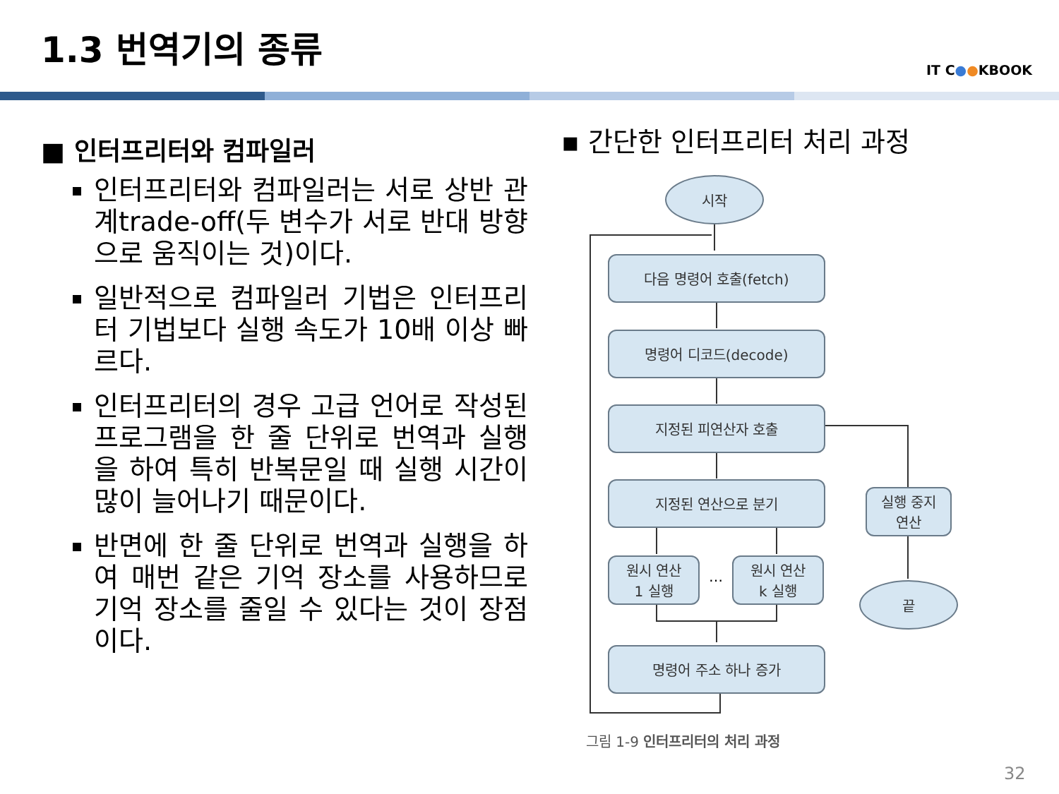1.3 번역기의 종류
IT C●●KBOOK
■ 인터프리터와 컴파일러
인터프리터와 컴파일러는 서로 상반 관계trade-off(두 변수가 서로 반대 방향으로 움직이는 것)이다.
일반적으로 컴파일러 기법은 인터프리터 기법보다 실행 속도가 10배 이상 빠르다.
인터프리터의 경우 고급 언어로 작성된 프로그램을 한 줄 단위로 번역과 실행을 하여 특히 반복문일 때 실행 시간이 많이 늘어나기 때문이다.
반면에 한 줄 단위로 번역과 실행을 하여 매번 같은 기억 장소를 사용하므로 기억 장소를 줄일 수 있다는 것이 장점이다.
▪ 간단한 인터프리터 처리 과정
시작
다음 명령어 호출(fetch)
명령어 디코드(decode)
지정된 피연산자 호출
지정된 연산으로 분기
원시 연산
1 실행
…
원시 연산
k 실행
실행 중지
연산
끝
명령어 주소 하나 증가
그림 1-9 인터프리터의 처리 과정
32